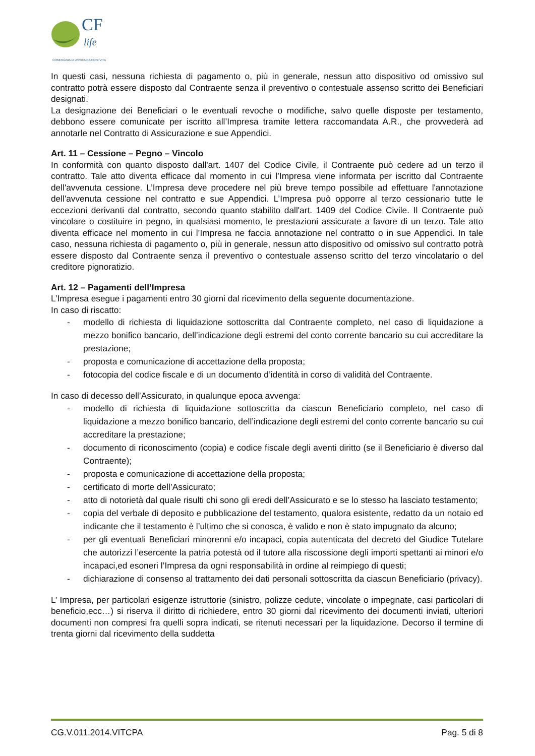CF
life
COMPAGNIA DI ASSICURAZIONI VITA
In questi casi, nessuna richiesta di pagamento o, più in generale, nessun atto dispositivo od omissivo sul contratto potrà essere disposto dal Contraente senza il preventivo o contestuale assenso scritto dei Beneficiari designati.
La designazione dei Beneficiari o le eventuali revoche o modifiche, salvo quelle disposte per testamento, debbono essere comunicate per iscritto all’Impresa tramite lettera raccomandata A.R., che provvederà ad annotarle nel Contratto di Assicurazione e sue Appendici.
Art. 11 – Cessione – Pegno – Vincolo
In conformità con quanto disposto dall'art. 1407 del Codice Civile, il Contraente può cedere ad un terzo il contratto. Tale atto diventa efficace dal momento in cui l’Impresa viene informata per iscritto dal Contraente dell'avvenuta cessione. L’Impresa deve procedere nel più breve tempo possibile ad effettuare l'annotazione dell'avvenuta cessione nel contratto e sue Appendici. L’Impresa può opporre al terzo cessionario tutte le eccezioni derivanti dal contratto, secondo quanto stabilito dall'art. 1409 del Codice Civile. Il Contraente può vincolare o costituire in pegno, in qualsiasi momento, le prestazioni assicurate a favore di un terzo. Tale atto diventa efficace nel momento in cui l’Impresa ne faccia annotazione nel contratto o in sue Appendici. In tale caso, nessuna richiesta di pagamento o, più in generale, nessun atto dispositivo od omissivo sul contratto potrà essere disposto dal Contraente senza il preventivo o contestuale assenso scritto del terzo vincolatario o del creditore pignoratizio.
Art. 12 – Pagamenti dell’Impresa
L’Impresa esegue i pagamenti entro 30 giorni dal ricevimento della seguente documentazione.
In caso di riscatto:
- modello di richiesta di liquidazione sottoscritta dal Contraente completo, nel caso di liquidazione a mezzo bonifico bancario, dell’indicazione degli estremi del conto corrente bancario su cui accreditare la prestazione;
- proposta e comunicazione di accettazione della proposta;
- fotocopia del codice fiscale e di un documento d’identità in corso di validità del Contraente.
In caso di decesso dell’Assicurato, in qualunque epoca avvenga:
- modello di richiesta di liquidazione sottoscritta da ciascun Beneficiario completo, nel caso di liquidazione a mezzo bonifico bancario, dell’indicazione degli estremi del conto corrente bancario su cui accreditare la prestazione;
- documento di riconoscimento (copia) e codice fiscale degli aventi diritto (se il Beneficiario è diverso dal Contraente);
- proposta e comunicazione di accettazione della proposta;
- certificato di morte dell’Assicurato;
- atto di notorietà dal quale risulti chi sono gli eredi dell’Assicurato e se lo stesso ha lasciato testamento;
- copia del verbale di deposito e pubblicazione del testamento, qualora esistente, redatto da un notaio ed indicante che il testamento è l’ultimo che si conosca, è valido e non è stato impugnato da alcuno;
- per gli eventuali Beneficiari minorenni e/o incapaci, copia autenticata del decreto del Giudice Tutelare che autorizzi l’esercente la patria potestà od il tutore alla riscossione degli importi spettanti ai minori e/o incapaci,ed esoneri l’Impresa da ogni responsabilità in ordine al reimpiego di questi;
- dichiarazione di consenso al trattamento dei dati personali sottoscritta da ciascun Beneficiario (privacy).
L’ Impresa, per particolari esigenze istruttorie (sinistro, polizze cedute, vincolate o impegnate, casi particolari di beneficio,ecc…) si riserva il diritto di richiedere, entro 30 giorni dal ricevimento dei documenti inviati, ulteriori documenti non compresi fra quelli sopra indicati, se ritenuti necessari per la liquidazione. Decorso il termine di trenta giorni dal ricevimento della suddetta
CG.V.011.2014.VITCPA Pag. 5 di 8